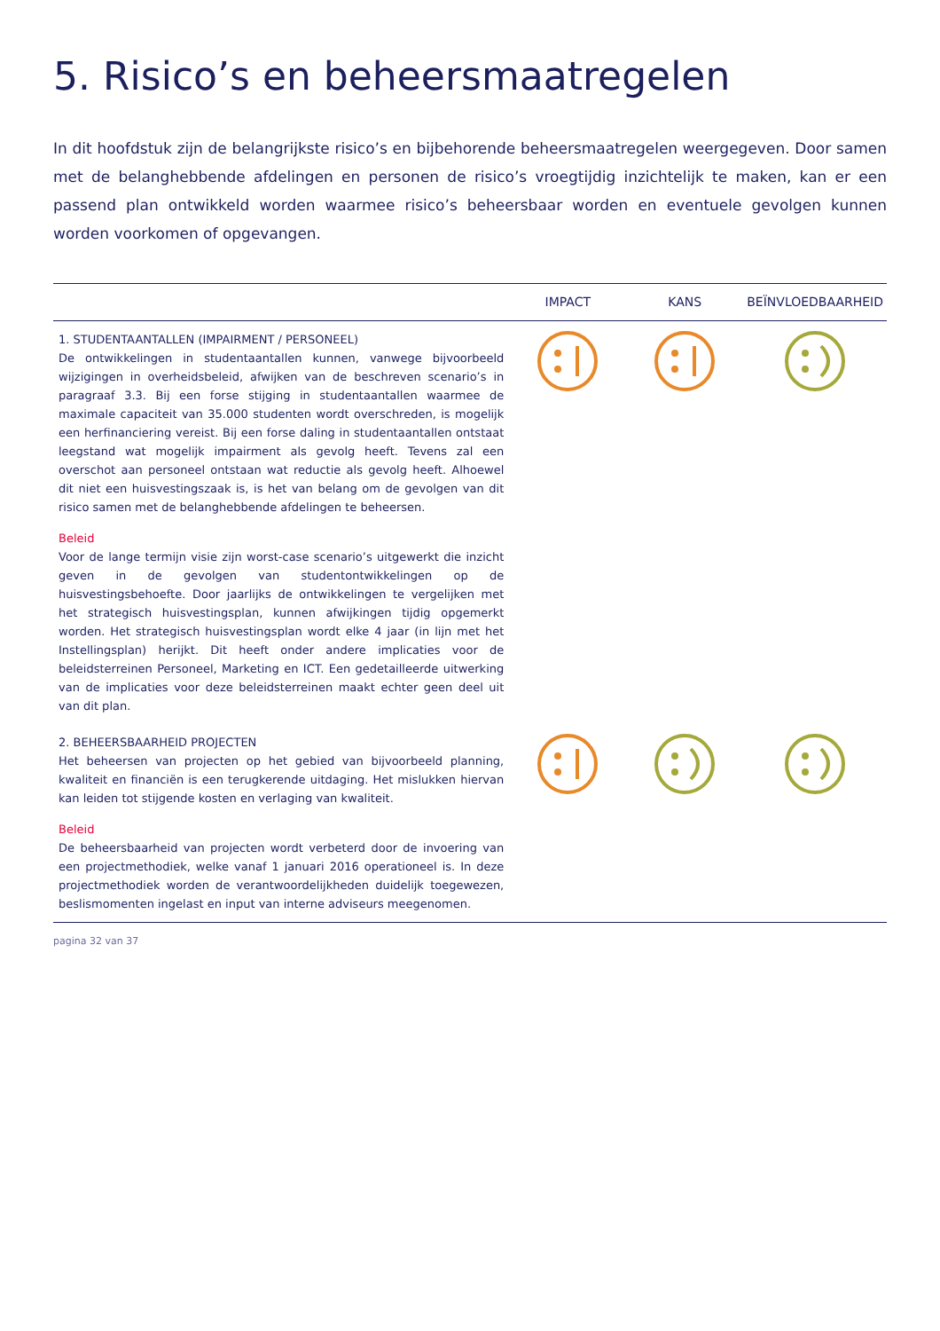5. Risico’s en beheersmaatregelen
In dit hoofdstuk zijn de belangrijkste risico’s en bijbehorende beheersmaatregelen weergegeven. Door samen met de belanghebbende afdelingen en personen de risico’s vroegtijdig inzichtelijk te maken, kan er een passend plan ontwikkeld worden waarmee risico’s beheersbaar worden en eventuele gevolgen kunnen worden voorkomen of opgevangen.
| | IMPACT | KANS | BEÏNVLOEDBAARHEID |
| --- | --- | --- | --- |
| 1. STUDENTAANTALLEN (IMPAIRMENT / PERSONEEL) De ontwikkelingen in studentaantallen kunnen, vanwege bijvoorbeeld wijzigingen in overheidsbeleid, afwijken van de beschreven scenario’s in paragraaf 3.3. Bij een forse stijging in studentaantallen waarmee de maximale capaciteit van 35.000 studenten wordt overschreden, is mogelijk een herfinanciering vereist. Bij een forse daling in studentaantallen ontstaat leegstand wat mogelijk impairment als gevolg heeft. Tevens zal een overschot aan personeel ontstaan wat reductie als gevolg heeft. Alhoewel dit niet een huisvestingszaak is, is het van belang om de gevolgen van dit risico samen met de belanghebbende afdelingen te beheersen. Beleid Voor de lange termijn visie zijn worst-case scenario’s uitgewerkt die inzicht geven in de gevolgen van studentontwikkelingen op de huisvestingsbehoefte. Door jaarlijks de ontwikkelingen te vergelijken met het strategisch huisvestingsplan, kunnen afwijkingen tijdig opgemerkt worden. Het strategisch huisvestingsplan wordt elke 4 jaar (in lijn met het Instellingsplan) herijkt. Dit heeft onder andere implicaties voor de beleidsterreinen Personeel, Marketing en ICT. Een gedetailleerde uitwerking van de implicaties voor deze beleidsterreinen maakt echter geen deel uit van dit plan. | | | |
| 2. BEHEERSBAARHEID PROJECTEN Het beheersen van projecten op het gebied van bijvoorbeeld planning, kwaliteit en financiën is een terugkerende uitdaging. Het mislukken hiervan kan leiden tot stijgende kosten en verlaging van kwaliteit. Beleid De beheersbaarheid van projecten wordt verbeterd door de invoering van een projectmethodiek, welke vanaf 1 januari 2016 operationeel is. In deze projectmethodiek worden de verantwoordelijkheden duidelijk toegewezen, beslismomenten ingelast en input van interne adviseurs meegenomen. | | | |
pagina 32 van 37